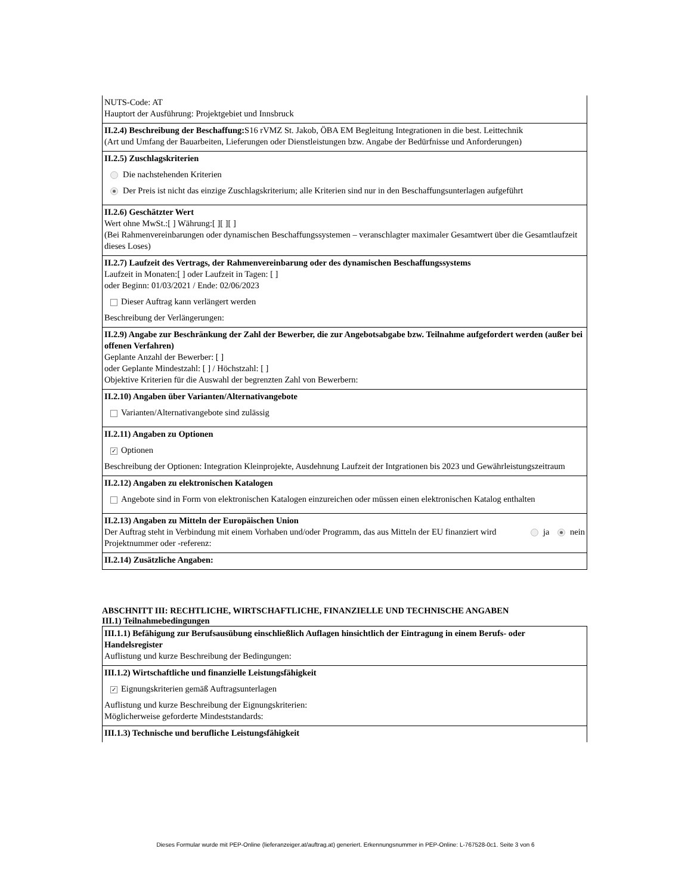NUTS-Code: AT
Hauptort der Ausführung: Projektgebiet und Innsbruck
II.2.4) Beschreibung der Beschaffung: S16 rVMZ St. Jakob, ÖBA EM Begleitung Integrationen in die best. Leittechnik
(Art und Umfang der Bauarbeiten, Lieferungen oder Dienstleistungen bzw. Angabe der Bedürfnisse und Anforderungen)
II.2.5) Zuschlagskriterien
Die nachstehenden Kriterien
Der Preis ist nicht das einzige Zuschlagskriterium; alle Kriterien sind nur in den Beschaffungsunterlagen aufgeführt
II.2.6) Geschätzter Wert
Wert ohne MwSt.:[ ] Währung:[ ][ ][ ]
(Bei Rahmenvereinbarungen oder dynamischen Beschaffungssystemen – veranschlagter maximaler Gesamtwert über die Gesamtlaufzeit dieses Loses)
II.2.7) Laufzeit des Vertrags, der Rahmenvereinbarung oder des dynamischen Beschaffungssystems
Laufzeit in Monaten:[ ] oder Laufzeit in Tagen: [ ]
oder Beginn: 01/03/2021 / Ende: 02/06/2023
Dieser Auftrag kann verlängert werden
Beschreibung der Verlängerungen:
II.2.9) Angabe zur Beschränkung der Zahl der Bewerber, die zur Angebotsabgabe bzw. Teilnahme aufgefordert werden (außer bei offenen Verfahren)
Geplante Anzahl der Bewerber: [ ]
oder Geplante Mindestzahl: [ ] / Höchstzahl: [ ]
Objektive Kriterien für die Auswahl der begrenzten Zahl von Bewerbern:
II.2.10) Angaben über Varianten/Alternativangebote
Varianten/Alternativangebote sind zulässig
II.2.11) Angaben zu Optionen
✓ Optionen
Beschreibung der Optionen: Integration Kleinprojekte, Ausdehnung Laufzeit der Intgrationen bis 2023 und Gewährleistungszeitraum
II.2.12) Angaben zu elektronischen Katalogen
Angebote sind in Form von elektronischen Katalogen einzureichen oder müssen einen elektronischen Katalog enthalten
II.2.13) Angaben zu Mitteln der Europäischen Union
Der Auftrag steht in Verbindung mit einem Vorhaben und/oder Programm, das aus Mitteln der EU finanziert wird
ja nein
Projektnummer oder -referenz:
II.2.14) Zusätzliche Angaben:
ABSCHNITT III: RECHTLICHE, WIRTSCHAFTLICHE, FINANZIELLE UND TECHNISCHE ANGABEN
III.1) Teilnahmebedingungen
III.1.1) Befähigung zur Berufsausübung einschließlich Auflagen hinsichtlich der Eintragung in einem Berufs- oder Handelsregister
Auflistung und kurze Beschreibung der Bedingungen:
III.1.2) Wirtschaftliche und finanzielle Leistungsfähigkeit
✓ Eignungskriterien gemäß Auftragsunterlagen
Auflistung und kurze Beschreibung der Eignungskriterien:
Möglicherweise geforderte Mindeststandards:
III.1.3) Technische und berufliche Leistungsfähigkeit
Dieses Formular wurde mit PEP-Online (lieferanzeiger.at/auftrag.at) generiert. Erkennungsnummer in PEP-Online: L-767528-0c1. Seite 3 von 6